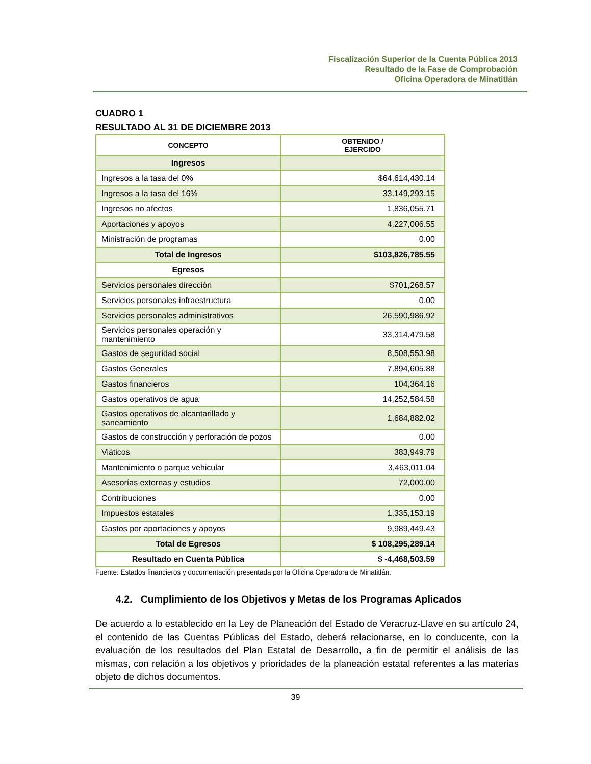Fiscalización Superior de la Cuenta Pública 2013
Resultado de la Fase de Comprobación
Oficina Operadora de Minatitlán
CUADRO 1
RESULTADO AL 31 DE DICIEMBRE 2013
| CONCEPTO | OBTENIDO / EJERCIDO |
| --- | --- |
| Ingresos | |
| Ingresos a la tasa del 0% | $64,614,430.14 |
| Ingresos a la tasa del 16% | 33,149,293.15 |
| Ingresos no afectos | 1,836,055.71 |
| Aportaciones y apoyos | 4,227,006.55 |
| Ministración de programas | 0.00 |
| Total de Ingresos | $103,826,785.55 |
| Egresos | |
| Servicios personales dirección | $701,268.57 |
| Servicios personales infraestructura | 0.00 |
| Servicios personales administrativos | 26,590,986.92 |
| Servicios personales operación y mantenimiento | 33,314,479.58 |
| Gastos de seguridad social | 8,508,553.98 |
| Gastos Generales | 7,894,605.88 |
| Gastos financieros | 104,364.16 |
| Gastos operativos de agua | 14,252,584.58 |
| Gastos operativos de alcantarillado y saneamiento | 1,684,882.02 |
| Gastos de construcción y perforación de pozos | 0.00 |
| Viáticos | 383,949.79 |
| Mantenimiento o parque vehicular | 3,463,011.04 |
| Asesorías externas y estudios | 72,000.00 |
| Contribuciones | 0.00 |
| Impuestos estatales | 1,335,153.19 |
| Gastos por aportaciones y apoyos | 9,989,449.43 |
| Total de Egresos | $ 108,295,289.14 |
| Resultado en Cuenta Pública | $ -4,468,503.59 |
Fuente: Estados financieros y documentación presentada por la Oficina Operadora de Minatitlán.
4.2. Cumplimiento de los Objetivos y Metas de los Programas Aplicados
De acuerdo a lo establecido en la Ley de Planeación del Estado de Veracruz-Llave en su artículo 24, el contenido de las Cuentas Públicas del Estado, deberá relacionarse, en lo conducente, con la evaluación de los resultados del Plan Estatal de Desarrollo, a fin de permitir el análisis de las mismas, con relación a los objetivos y prioridades de la planeación estatal referentes a las materias objeto de dichos documentos.
39